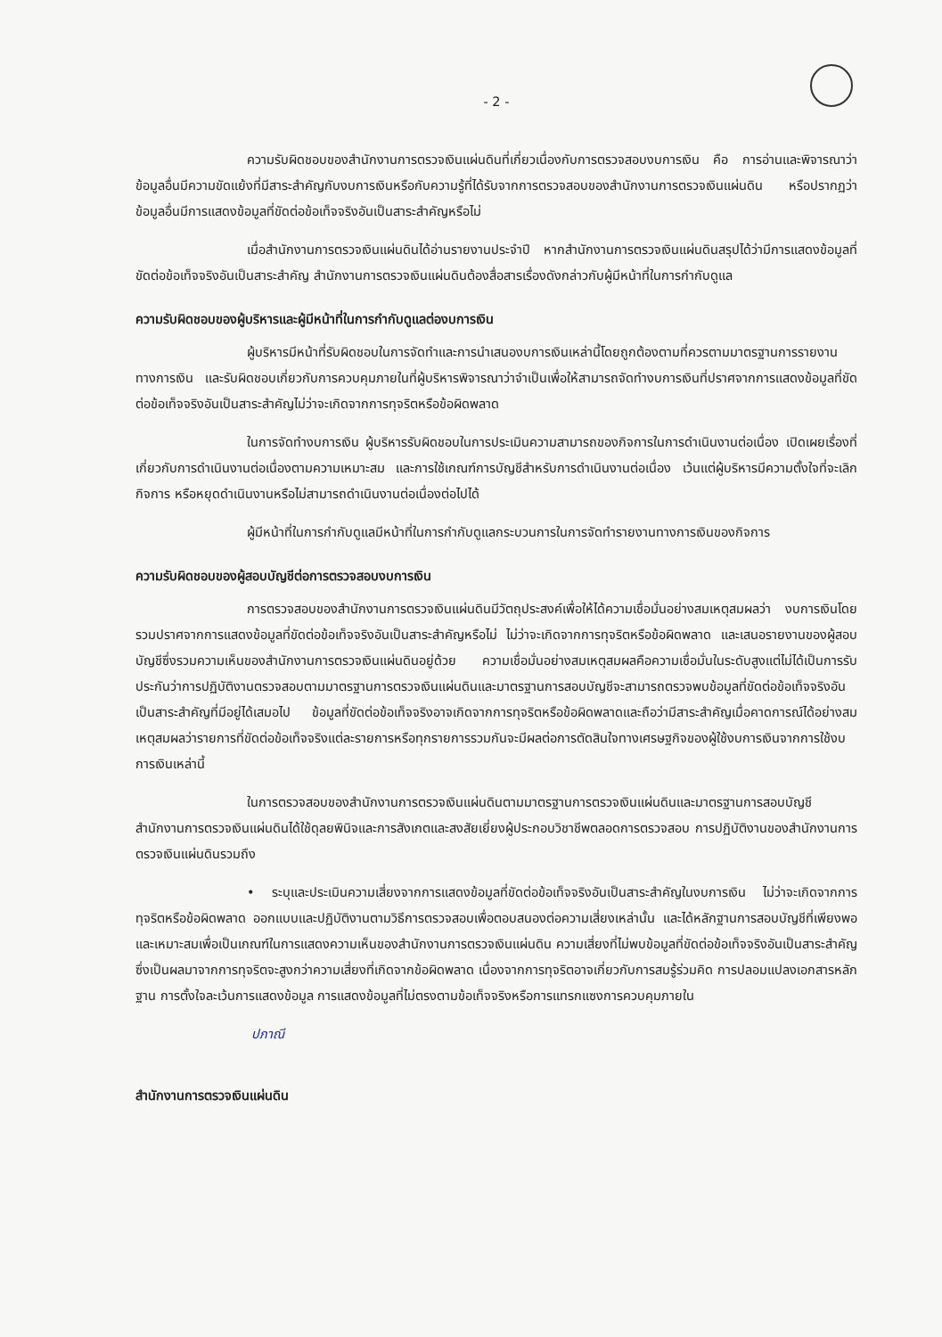- 2 -
ความรับผิดชอบของสำนักงานการตรวจเงินแผ่นดินที่เกี่ยวเนื่องกับการตรวจสอบงบการเงิน คือ การอ่านและพิจารณาว่าข้อมูลอื่นมีความขัดแย้งที่มีสาระสำคัญกับงบการเงินหรือกับความรู้ที่ได้รับจากการตรวจสอบของสำนักงานการตรวจเงินแผ่นดิน หรือปรากฏว่าข้อมูลอื่นมีการแสดงข้อมูลที่ขัดต่อข้อเท็จจริงอันเป็นสาระสำคัญหรือไม่
เมื่อสำนักงานการตรวจเงินแผ่นดินได้อ่านรายงานประจำปี หากสำนักงานการตรวจเงินแผ่นดินสรุปได้ว่ามีการแสดงข้อมูลที่ขัดต่อข้อเท็จจริงอันเป็นสาระสำคัญ สำนักงานการตรวจเงินแผ่นดินต้องสื่อสารเรื่องดังกล่าวกับผู้มีหน้าที่ในการกำกับดูแล
ความรับผิดชอบของผู้บริหารและผู้มีหน้าที่ในการกำกับดูแลต่องบการเงิน
ผู้บริหารมีหน้าที่รับผิดชอบในการจัดทำและการนำเสนองบการเงินเหล่านี้โดยถูกต้องตามที่ควรตามมาตรฐานการรายงานทางการเงิน และรับผิดชอบเกี่ยวกับการควบคุมภายในที่ผู้บริหารพิจารณาว่าจำเป็นเพื่อให้สามารถจัดทำงบการเงินที่ปราศจากการแสดงข้อมูลที่ขัดต่อข้อเท็จจริงอันเป็นสาระสำคัญไม่ว่าจะเกิดจากการทุจริตหรือข้อผิดพลาด
ในการจัดทำงบการเงิน ผู้บริหารรับผิดชอบในการประเมินความสามารถของกิจการในการดำเนินงานต่อเนื่อง เปิดเผยเรื่องที่เกี่ยวกับการดำเนินงานต่อเนื่องตามความเหมาะสม และการใช้เกณฑ์การบัญชีสำหรับการดำเนินงานต่อเนื่อง เว้นแต่ผู้บริหารมีความตั้งใจที่จะเลิกกิจการ หรือหยุดดำเนินงานหรือไม่สามารถดำเนินงานต่อเนื่องต่อไปได้
ผู้มีหน้าที่ในการกำกับดูแลมีหน้าที่ในการกำกับดูแลกระบวนการในการจัดทำรายงานทางการเงินของกิจการ
ความรับผิดชอบของผู้สอบบัญชีต่อการตรวจสอบงบการเงิน
การตรวจสอบของสำนักงานการตรวจเงินแผ่นดินมีวัตถุประสงค์เพื่อให้ได้ความเชื่อมั่นอย่างสมเหตุสมผลว่า งบการเงินโดยรวมปราศจากการแสดงข้อมูลที่ขัดต่อข้อเท็จจริงอันเป็นสาระสำคัญหรือไม่ ไม่ว่าจะเกิดจากการทุจริตหรือข้อผิดพลาด และเสนอรายงานของผู้สอบบัญชีซึ่งรวมความเห็นของสำนักงานการตรวจเงินแผ่นดินอยู่ด้วย ความเชื่อมั่นอย่างสมเหตุสมผลคือความเชื่อมั่นในระดับสูงแต่ไม่ได้เป็นการรับประกันว่าการปฏิบัติงานตรวจสอบตามมาตรฐานการตรวจเงินแผ่นดินและมาตรฐานการสอบบัญชีจะสามารถตรวจพบข้อมูลที่ขัดต่อข้อเท็จจริงอันเป็นสาระสำคัญที่มีอยู่ได้เสมอไป ข้อมูลที่ขัดต่อข้อเท็จจริงอาจเกิดจากการทุจริตหรือข้อผิดพลาดและถือว่ามีสาระสำคัญเมื่อคาดการณ์ได้อย่างสมเหตุสมผลว่ารายการที่ขัดต่อข้อเท็จจริงแต่ละรายการหรือทุกรายการรวมกันจะมีผลต่อการตัดสินใจทางเศรษฐกิจของผู้ใช้งบการเงินจากการใช้งบการเงินเหล่านี้
ในการตรวจสอบของสำนักงานการตรวจเงินแผ่นดินตามมาตรฐานการตรวจเงินแผ่นดินและมาตรฐานการสอบบัญชี สำนักงานการตรวจเงินแผ่นดินได้ใช้ดุลยพินิจและการสังเกตและสงสัยเยี่ยงผู้ประกอบวิชาชีพตลอดการตรวจสอบ การปฏิบัติงานของสำนักงานการตรวจเงินแผ่นดินรวมถึง
• ระบุและประเมินความเสี่ยงจากการแสดงข้อมูลที่ขัดต่อข้อเท็จจริงอันเป็นสาระสำคัญในงบการเงิน ไม่ว่าจะเกิดจากการทุจริตหรือข้อผิดพลาด ออกแบบและปฏิบัติงานตามวิธีการตรวจสอบเพื่อตอบสนองต่อความเสี่ยงเหล่านั้น และได้หลักฐานการสอบบัญชีที่เพียงพอและเหมาะสมเพื่อเป็นเกณฑ์ในการแสดงความเห็นของสำนักงานการตรวจเงินแผ่นดิน ความเสี่ยงที่ไม่พบข้อมูลที่ขัดต่อข้อเท็จจริงอันเป็นสาระสำคัญซึ่งเป็นผลมาจากการทุจริตจะสูงกว่าความเสี่ยงที่เกิดจากข้อผิดพลาด เนื่องจากการทุจริตอาจเกี่ยวกับการสมรู้ร่วมคิด การปลอมแปลงเอกสารหลักฐาน การตั้งใจละเว้นการแสดงข้อมูล การแสดงข้อมูลที่ไม่ตรงตามข้อเท็จจริงหรือการแทรกแซงการควบคุมภายใน
ปภาณี
สำนักงานการตรวจเงินแผ่นดิน